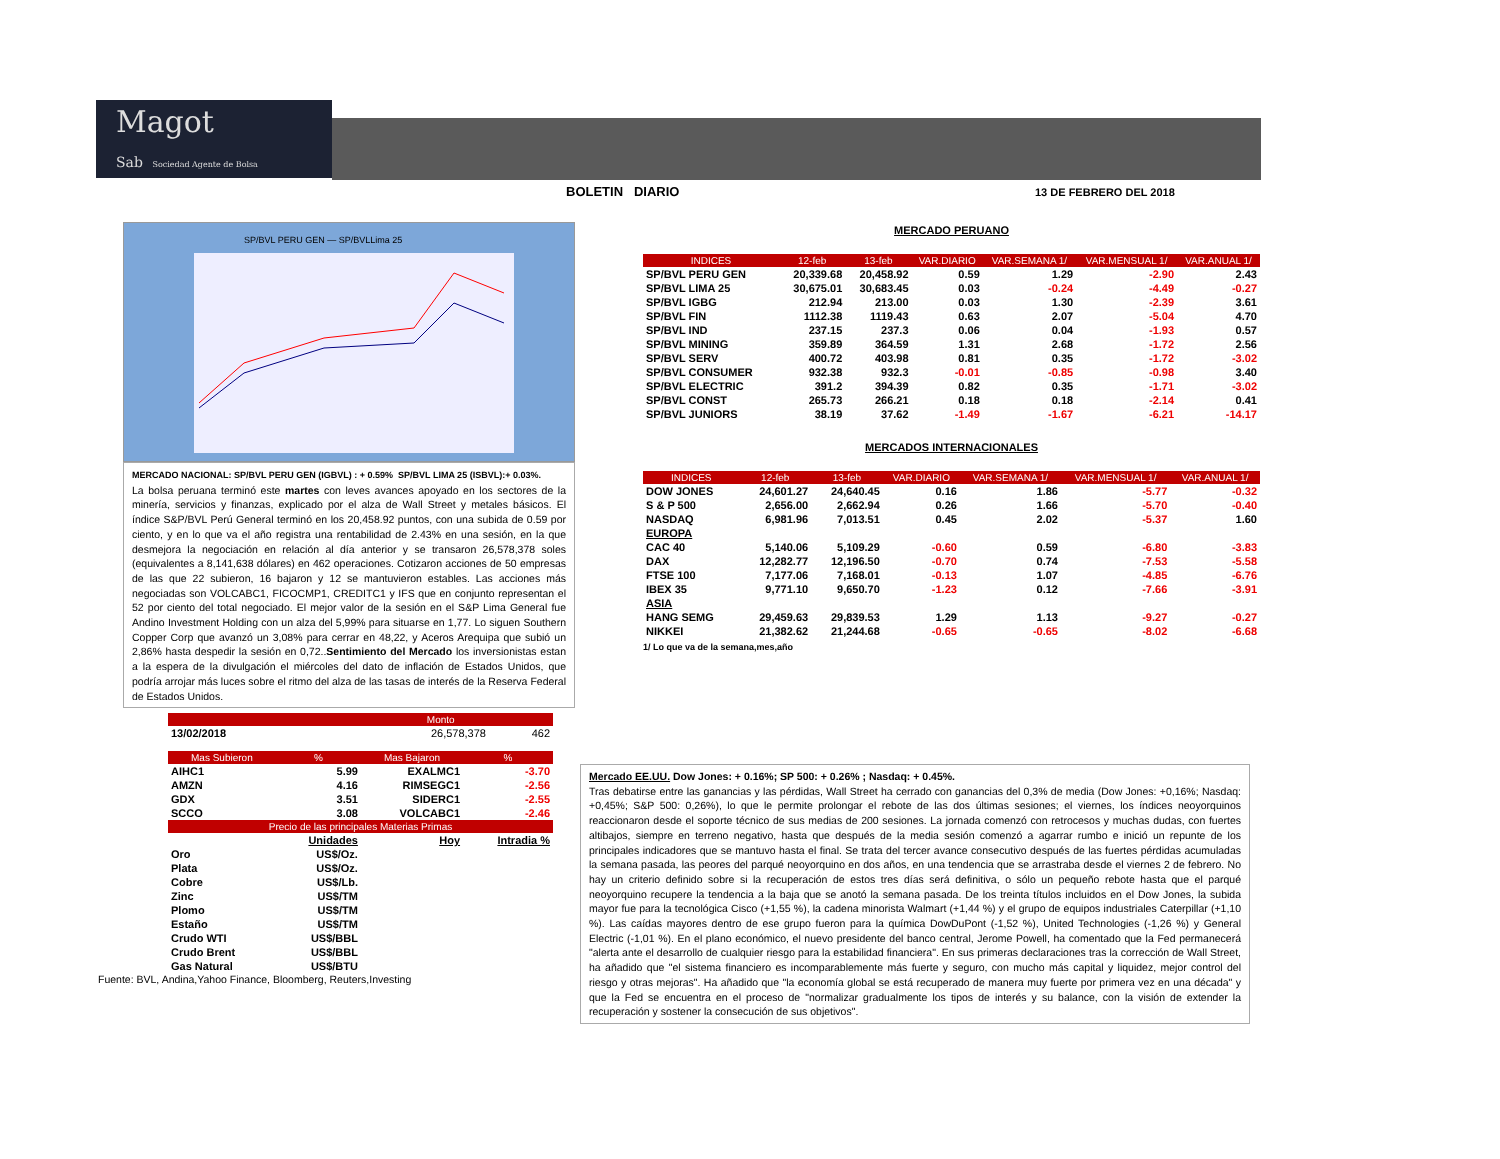Magot
Sab Sociedad Agente de Bolsa
BOLETIN DIARIO 13 DE FEBRERO DEL 2018
SP/BVL PERU GEN — SP/BVLLima 25
MERCADO NACIONAL: SP/BVL PERU GEN (IGBVL) : + 0.59% SP/BVL LIMA 25 (ISBVL):+ 0.03%.
La bolsa peruana terminó este martes con leves avances apoyado en los sectores de la minería, servicios y finanzas, explicado por el alza de Wall Street y metales básicos. El índice S&P/BVL Perú General terminó en los 20,458.92 puntos, con una subida de 0.59 por ciento, y en lo que va el año registra una rentabilidad de 2.43% en una sesión, en la que desmejora la negociación en relación al día anterior y se transaron 26,578,378 soles (equivalentes a 8,141,638 dólares) en 462 operaciones. Cotizaron acciones de 50 empresas de las que 22 subieron, 16 bajaron y 12 se mantuvieron estables. Las acciones más negociadas son VOLCABC1, FICOCMP1, CREDITC1 y IFS que en conjunto representan el 52 por ciento del total negociado. El mejor valor de la sesión en el S&P Lima General fue Andino Investment Holding con un alza del 5,99% para situarse en 1,77. Lo siguen Southern Copper Corp que avanzó un 3,08% para cerrar en 48,22, y Aceros Arequipa que subió un 2,86% hasta despedir la sesión en 0,72..Sentimiento del Mercado los inversionistas estan a la espera de la divulgación el miércoles del dato de inflación de Estados Unidos, que podría arrojar más luces sobre el ritmo del alza de las tasas de interés de la Reserva Federal de Estados Unidos.
| | Monto | |
| --- | --- | --- |
| 13/02/2018 | 26,578,378 | 462 |
| Mas Subieron | % | Mas Bajaron | % |
| --- | --- | --- | --- |
| AIHC1 | 5.99 | EXALMC1 | -3.70 |
| AMZN | 4.16 | RIMSEGC1 | -2.56 |
| GDX | 3.51 | SIDERC1 | -2.55 |
| SCCO | 3.08 | VOLCABC1 | -2.46 |
| Precio de las principales Materias Primas | | | |
| | Unidades | Hoy | Intradia % |
| Oro | US$/Oz. | | |
| Plata | US$/Oz. | | |
| Cobre | US$/Lb. | | |
| Zinc | US$/TM | | |
| Plomo | US$/TM | | |
| Estaño | US$/TM | | |
| Crudo WTI | US$/BBL | | |
| Crudo Brent | US$/BBL | | |
| Gas Natural | US$/BTU | | |
Fuente: BVL, Andina,Yahoo Finance, Bloomberg, Reuters,Investing
MERCADO PERUANO
| INDICES | 12-feb | 13-feb | VAR.DIARIO | VAR.SEMANA 1/ | VAR.MENSUAL 1/ | VAR.ANUAL 1/ |
| --- | --- | --- | --- | --- | --- | --- |
| SP/BVL PERU GEN | 20,339.68 | 20,458.92 | 0.59 | 1.29 | -2.90 | 2.43 |
| SP/BVL LIMA 25 | 30,675.01 | 30,683.45 | 0.03 | -0.24 | -4.49 | -0.27 |
| SP/BVL IGBG | 212.94 | 213.00 | 0.03 | 1.30 | -2.39 | 3.61 |
| SP/BVL FIN | 1112.38 | 1119.43 | 0.63 | 2.07 | -5.04 | 4.70 |
| SP/BVL IND | 237.15 | 237.3 | 0.06 | 0.04 | -1.93 | 0.57 |
| SP/BVL MINING | 359.89 | 364.59 | 1.31 | 2.68 | -1.72 | 2.56 |
| SP/BVL SERV | 400.72 | 403.98 | 0.81 | 0.35 | -1.72 | -3.02 |
| SP/BVL CONSUMER | 932.38 | 932.3 | -0.01 | -0.85 | -0.98 | 3.40 |
| SP/BVL ELECTRIC | 391.2 | 394.39 | 0.82 | 0.35 | -1.71 | -3.02 |
| SP/BVL CONST | 265.73 | 266.21 | 0.18 | 0.18 | -2.14 | 0.41 |
| SP/BVL JUNIORS | 38.19 | 37.62 | -1.49 | -1.67 | -6.21 | -14.17 |
MERCADOS INTERNACIONALES
| INDICES | 12-feb | 13-feb | VAR.DIARIO | VAR.SEMANA 1/ | VAR.MENSUAL 1/ | VAR.ANUAL 1/ |
| --- | --- | --- | --- | --- | --- | --- |
| DOW JONES | 24,601.27 | 24,640.45 | 0.16 | 1.86 | -5.77 | -0.32 |
| S & P 500 | 2,656.00 | 2,662.94 | 0.26 | 1.66 | -5.70 | -0.40 |
| NASDAQ | 6,981.96 | 7,013.51 | 0.45 | 2.02 | -5.37 | 1.60 |
| EUROPA | | | | | | |
| CAC 40 | 5,140.06 | 5,109.29 | -0.60 | 0.59 | -6.80 | -3.83 |
| DAX | 12,282.77 | 12,196.50 | -0.70 | 0.74 | -7.53 | -5.58 |
| FTSE 100 | 7,177.06 | 7,168.01 | -0.13 | 1.07 | -4.85 | -6.76 |
| IBEX 35 | 9,771.10 | 9,650.70 | -1.23 | 0.12 | -7.66 | -3.91 |
| ASIA | | | | | | |
| HANG SEMG | 29,459.63 | 29,839.53 | 1.29 | 1.13 | -9.27 | -0.27 |
| NIKKEI | 21,382.62 | 21,244.68 | -0.65 | -0.65 | -8.02 | -6.68 |
1/ Lo que va de la semana,mes,año
Mercado EE.UU. Dow Jones: + 0.16%; SP 500: + 0.26% ; Nasdaq: + 0.45%.
Tras debatirse entre las ganancias y las pérdidas, Wall Street ha cerrado con ganancias del 0,3% de media (Dow Jones: +0,16%; Nasdaq: +0,45%; S&P 500: 0,26%), lo que le permite prolongar el rebote de las dos últimas sesiones; el viernes, los índices neoyorquinos reaccionaron desde el soporte técnico de sus medias de 200 sesiones. La jornada comenzó con retrocesos y muchas dudas, con fuertes altibajos, siempre en terreno negativo, hasta que después de la media sesión comenzó a agarrar rumbo e inició un repunte de los principales indicadores que se mantuvo hasta el final. Se trata del tercer avance consecutivo después de las fuertes pérdidas acumuladas la semana pasada, las peores del parqué neoyorquino en dos años, en una tendencia que se arrastraba desde el viernes 2 de febrero. No hay un criterio definido sobre si la recuperación de estos tres días será definitiva, o sólo un pequeño rebote hasta que el parqué neoyorquino recupere la tendencia a la baja que se anotó la semana pasada. De los treinta títulos incluidos en el Dow Jones, la subida mayor fue para la tecnológica Cisco (+1,55 %), la cadena minorista Walmart (+1,44 %) y el grupo de equipos industriales Caterpillar (+1,10 %). Las caídas mayores dentro de ese grupo fueron para la química DowDuPont (-1,52 %), United Technologies (-1,26 %) y General Electric (-1,01 %). En el plano económico, el nuevo presidente del banco central, Jerome Powell, ha comentado que la Fed permanecerá "alerta ante el desarrollo de cualquier riesgo para la estabilidad financiera". En sus primeras declaraciones tras la corrección de Wall Street, ha añadido que "el sistema financiero es incomparablemente más fuerte y seguro, con mucho más capital y liquidez, mejor control del riesgo y otras mejoras". Ha añadido que "la economía global se está recuperado de manera muy fuerte por primera vez en una década" y que la Fed se encuentra en el proceso de "normalizar gradualmente los tipos de interés y su balance, con la visión de extender la recuperación y sostener la consecución de sus objetivos".